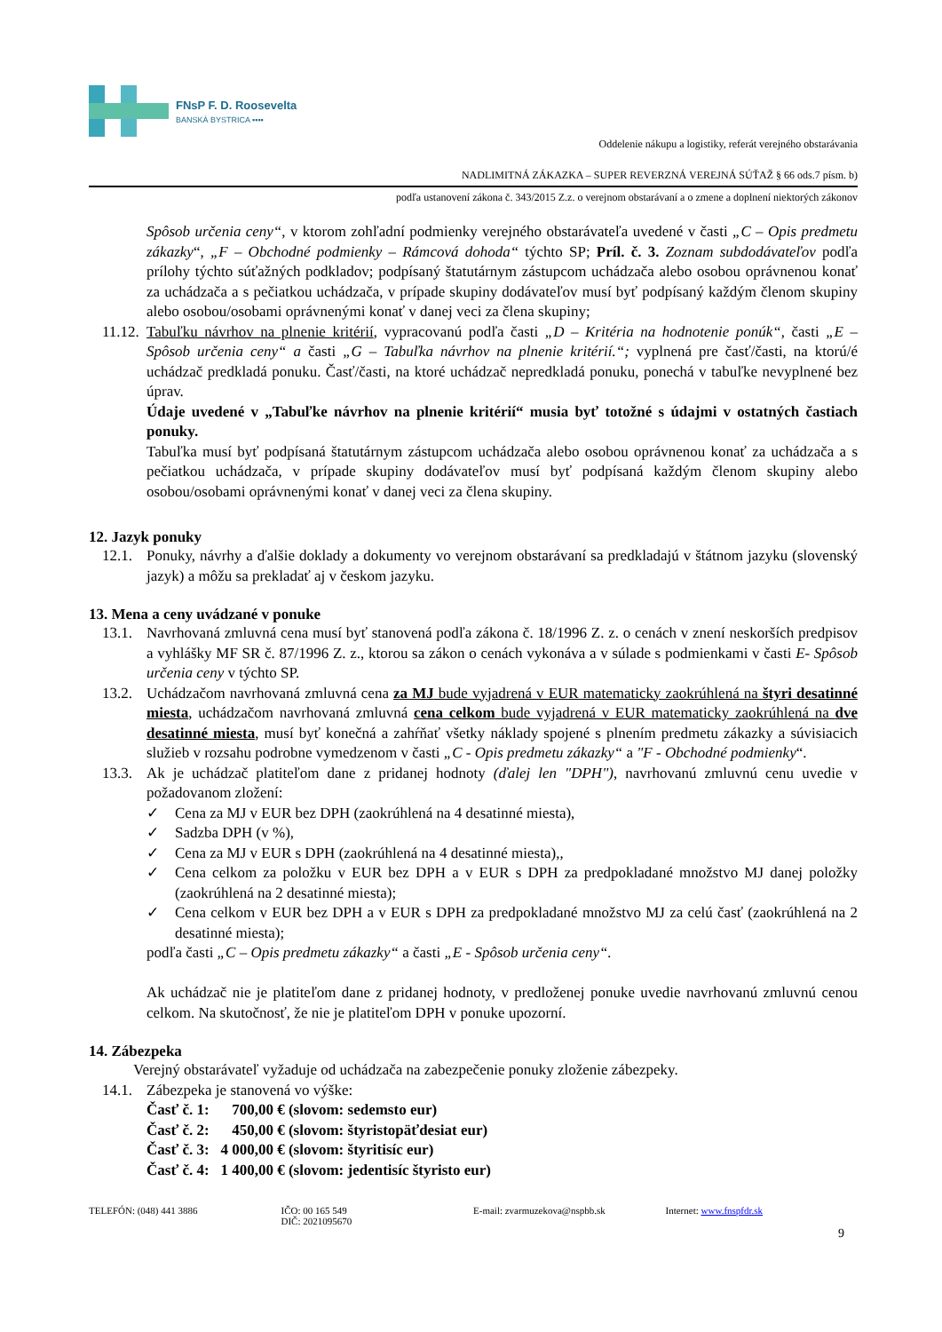FNsP F. D. Roosevelta
BANSKÁ BYSTRICA ▪▪▪▪
Oddelenie nákupu a logistiky, referát verejného obstarávania
NADLIMITNÁ ZÁKAZKA – SUPER REVERZNÁ VEREJNÁ SÚŤAŽ § 66 ods.7 písm. b)
podľa ustanovení zákona č. 343/2015 Z.z. o verejnom obstarávaní a o zmene a doplnení niektorých zákonov
Spôsob určenia ceny“, v ktorom zohľadní podmienky verejného obstarávateľa uvedené v časti „C – Opis predmetu zákazky“, „F – Obchodné podmienky – Rámcová dohoda“ týchto SP; Príl. č. 3. Zoznam subdodávateľov podľa prílohy týchto súťažných podkladov; podpísaný štatutárnym zástupcom uchádzača alebo osobou oprávnenou konať za uchádzača a s pečiatkou uchádzača, v prípade skupiny dodávateľov musí byť podpísaný každým členom skupiny alebo osobou/osobami oprávnenými konať v danej veci za člena skupiny;
11.12. Tabuľku návrhov na plnenie kritérií, vypracovanú podľa časti „D – Kritéria na hodnotenie ponúk“, časti „E – Spôsob určenia ceny“ a časti „G – Tabuľka návrhov na plnenie kritérií.“; vyplnená pre časť/časti, na ktorú/é uchádzač predkladá ponuku. Časť/časti, na ktoré uchádzač nepredkladá ponuku, ponechá v tabuľke nevyplnené bez úprav.
Údaje uvedené v „Tabuľke návrhov na plnenie kritérií“ musia byť totožné s údajmi v ostatných častiach ponuky.
Tabuľka musí byť podpísaná štatutárnym zástupcom uchádzača alebo osobou oprávnenou konať za uchádzača a s pečiatkou uchádzača, v prípade skupiny dodávateľov musí byť podpísaná každým členom skupiny alebo osobou/osobami oprávnenými konať v danej veci za člena skupiny.
12. Jazyk ponuky
12.1. Ponuky, návrhy a ďalšie doklady a dokumenty vo verejnom obstarávaní sa predkladajú v štátnom jazyku (slovenský jazyk) a môžu sa prekladať aj v českom jazyku.
13. Mena a ceny uvádzané v ponuke
13.1. Navrhovaná zmluvná cena musí byť stanovená podľa zákona č. 18/1996 Z. z. o cenách v znení neskorších predpisov a vyhlášky MF SR č. 87/1996 Z. z., ktorou sa zákon o cenách vykonáva a v súlade s podmienkami v časti E- Spôsob určenia ceny v týchto SP.
13.2. Uchádzačom navrhovaná zmluvná cena za MJ bude vyjadrená v EUR matematicky zaokrúhlená na štyri desatinné miesta, uchádzačom navrhovaná zmluvná cena celkom bude vyjadrená v EUR matematicky zaokrúhlená na dve desatinné miesta, musí byť konečná a zahŕňať všetky náklady spojené s plnením predmetu zákazky a súvisiacich služieb v rozsahu podrobne vymedzenom v časti „C - Opis predmetu zákazky“ a "F - Obchodné podmienky“.
13.3. Ak je uchádzač platiteľom dane z pridanej hodnoty (ďalej len "DPH"), navrhovanú zmluvnú cenu uvedie v požadovanom zložení:
✓ Cena za MJ v EUR bez DPH (zaokrúhlená na 4 desatinné miesta),
✓ Sadzba DPH (v %),
✓ Cena za MJ v EUR s DPH (zaokrúhlená na 4 desatinné miesta),,
✓ Cena celkom za položku v EUR bez DPH a v EUR s DPH za predpokladané množstvo MJ danej položky (zaokrúhlená na 2 desatinné miesta);
✓ Cena celkom v EUR bez DPH a v EUR s DPH za predpokladané množstvo MJ za celú časť (zaokrúhlená na 2 desatinné miesta);
podľa časti „C – Opis predmetu zákazky“ a časti „E - Spôsob určenia ceny“.
Ak uchádzač nie je platiteľom dane z pridanej hodnoty, v predloženej ponuke uvedie navrhovanú zmluvnú cenou celkom. Na skutočnosť, že nie je platiteľom DPH v ponuke upozorní.
14. Zábezpeka
Verejný obstarávateľ vyžaduje od uchádzača na zabezpečenie ponuky zloženie zábezpeky.
14.1. Zábezpeka je stanovená vo výške:
Časť č. 1: 700,00 € (slovom: sedemsto eur)
Časť č. 2: 450,00 € (slovom: štyristopäťdesiat eur)
Časť č. 3: 4 000,00 € (slovom: štyritisíc eur)
Časť č. 4: 1 400,00 € (slovom: jedentisíc štyristo eur)
TELEFÓN: (048) 441 3886 IČO: 00 165 549
DIČ: 2021095670
E-mail: zvarmuzekova@nspbb.sk Internet: www.fnspfdr.sk
9